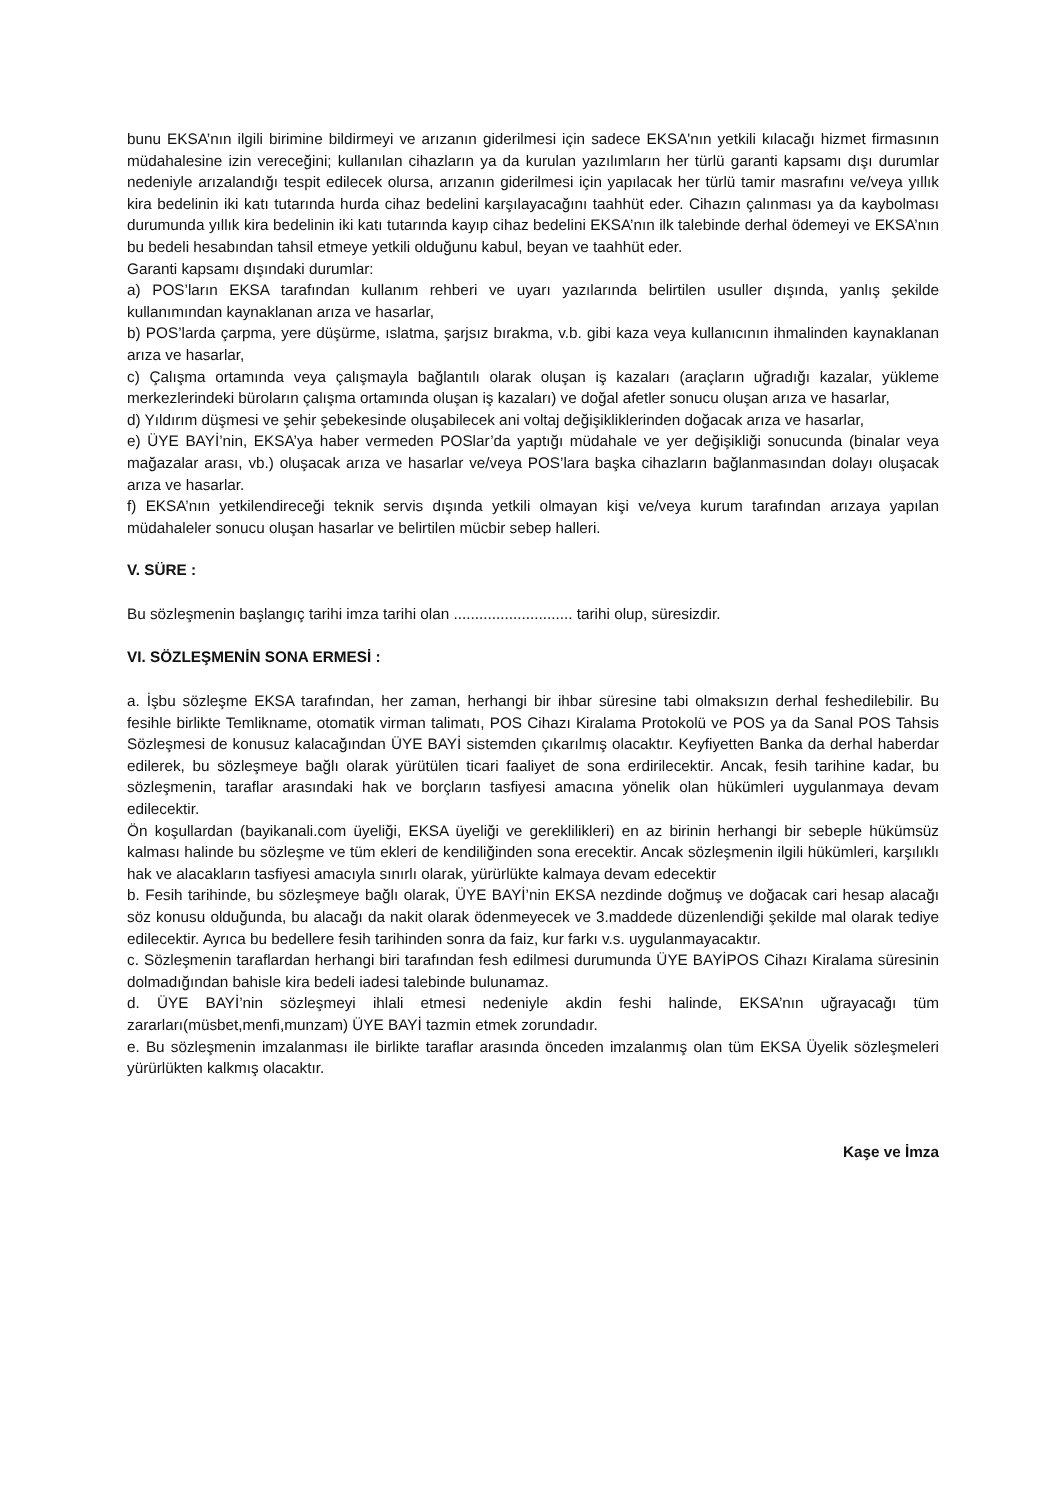bunu EKSA’nın ilgili birimine bildirmeyi ve arızanın giderilmesi için sadece EKSA'nın yetkili kılacağı hizmet firmasının müdahalesine izin vereceğini; kullanılan cihazların ya da kurulan yazılımların her türlü garanti kapsamı dışı durumlar nedeniyle arızalandığı tespit edilecek olursa, arızanın giderilmesi için yapılacak her türlü tamir masrafını ve/veya yıllık kira bedelinin iki katı tutarında hurda cihaz bedelini karşılayacağını taahhüt eder. Cihazın çalınması ya da kaybolması durumunda yıllık kira bedelinin iki katı tutarında kayıp cihaz bedelini EKSA’nın ilk talebinde derhal ödemeyi ve EKSA’nın bu bedeli hesabından tahsil etmeye yetkili olduğunu kabul, beyan ve taahhüt eder.
Garanti kapsamı dışındaki durumlar:
a) POS’ların EKSA tarafından kullanım rehberi ve uyarı yazılarında belirtilen usuller dışında, yanlış şekilde kullanımından kaynaklanan arıza ve hasarlar,
b) POS’larda çarpma, yere düşürme, ıslatma, şarjsız bırakma, v.b. gibi kaza veya kullanıcının ihmalinden kaynaklanan arıza ve hasarlar,
c) Çalışma ortamında veya çalışmayla bağlantılı olarak oluşan iş kazaları (araçların uğradığı kazalar, yükleme merkezlerindeki büroların çalışma ortamında oluşan iş kazaları) ve doğal afetler sonucu oluşan arıza ve hasarlar,
d) Yıldırım düşmesi ve şehir şebekesinde oluşabilecek ani voltaj değişikliklerinden doğacak arıza ve hasarlar,
e) ÜYE BAYİ’nin, EKSA’ya haber vermeden POSlar’da yaptığı müdahale ve yer değişikliği sonucunda (binalar veya mağazalar arası, vb.) oluşacak arıza ve hasarlar ve/veya POS’lara başka cihazların bağlanmasından dolayı oluşacak arıza ve hasarlar.
f) EKSA’nın yetkilendireceği teknik servis dışında yetkili olmayan kişi ve/veya kurum tarafından arızaya yapılan müdahaleler sonucu oluşan hasarlar ve belirtilen mücbir sebep halleri.
V. SÜRE :
Bu sözleşmenin başlangıç tarihi imza tarihi olan ............................ tarihi olup, süresizdir.
VI. SÖZLEŞMENİN SONA ERMESİ :
a. İşbu sözleşme EKSA tarafından, her zaman, herhangi bir ihbar süresine tabi olmaksızın derhal feshedilebilir. Bu fesihle birlikte Temlikname, otomatik virman talimatı, POS Cihazı Kiralama Protokolü ve POS ya da Sanal POS Tahsis Sözleşmesi de konusuz kalacağından ÜYE BAYİ sistemden çıkarılmış olacaktır. Keyfiyetten Banka da derhal haberdar edilerek, bu sözleşmeye bağlı olarak yürütülen ticari faaliyet de sona erdirilecektir. Ancak, fesih tarihine kadar, bu sözleşmenin, taraflar arasındaki hak ve borçların tasfiyesi amacına yönelik olan hükümleri uygulanmaya devam edilecektir.
Ön koşullardan (bayikanali.com üyeliği, EKSA üyeliği ve gereklilikleri) en az birinin herhangi bir sebeple hükümsüz kalması halinde bu sözleşme ve tüm ekleri de kendiliğinden sona erecektir. Ancak sözleşmenin ilgili hükümleri, karşılıklı hak ve alacakların tasfiyesi amacıyla sınırlı olarak, yürürlükte kalmaya devam edecektir
b. Fesih tarihinde, bu sözleşmeye bağlı olarak, ÜYE BAYİ’nin EKSA nezdinde doğmuş ve doğacak cari hesap alacağı söz konusu olduğunda, bu alacağı da nakit olarak ödenmeyecek ve 3.maddede düzenlendiği şekilde mal olarak tediye edilecektir. Ayrıca bu bedellere fesih tarihinden sonra da faiz, kur farkı v.s. uygulanmayacaktır.
c. Sözleşmenin taraflardan herhangi biri tarafından fesh edilmesi durumunda ÜYE BAYİPOS Cihazı Kiralama süresinin dolmadığından bahisle kira bedeli iadesi talebinde bulunamaz.
d. ÜYE BAYİ’nin sözleşmeyi ihlali etmesi nedeniyle akdin feshi halinde, EKSA’nın uğrayacağı tüm zararları(müsbet,menfi,munzam) ÜYE BAYİ tazmin etmek zorundadır.
e. Bu sözleşmenin imzalanması ile birlikte taraflar arasında önceden imzalanmış olan tüm EKSA Üyelik sözleşmeleri yürürlükten kalkmış olacaktır.
Kaşe ve İmza